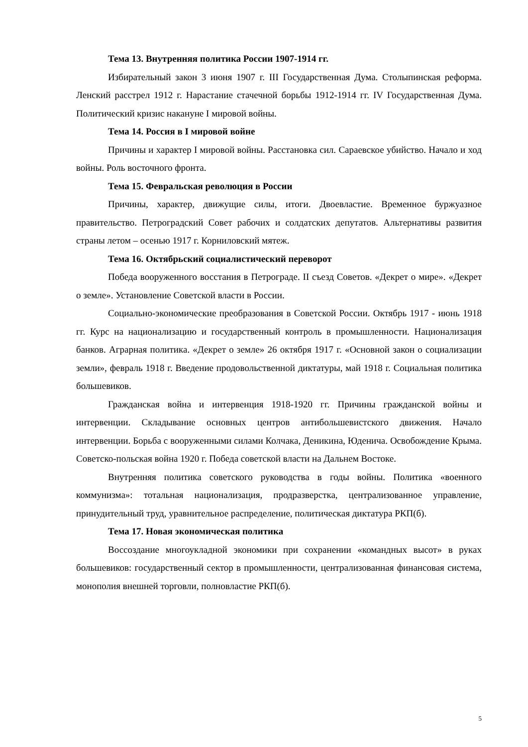Тема 13. Внутренняя политика России 1907-1914 гг.
Избирательный закон 3 июня 1907 г. III Государственная Дума. Столыпинская реформа. Ленский расстрел 1912 г. Нарастание стачечной борьбы 1912-1914 гг. IV Государственная Дума. Политический кризис накануне I мировой войны.
Тема 14. Россия в I мировой войне
Причины и характер I мировой войны. Расстановка сил. Сараевское убийство. Начало и ход войны. Роль восточного фронта.
Тема 15. Февральская революция в России
Причины, характер, движущие силы, итоги. Двоевластие. Временное буржуазное правительство. Петроградский Совет рабочих и солдатских депутатов. Альтернативы развития страны летом – осенью 1917 г. Корниловский мятеж.
Тема 16. Октябрьский социалистический переворот
Победа вооруженного восстания в Петрограде. II съезд Советов. «Декрет о мире». «Декрет о земле». Установление Советской власти в России.
Социально-экономические преобразования в Советской России. Октябрь 1917 - июнь 1918 гг. Курс на национализацию и государственный контроль в промышленности. Национализация банков. Аграрная политика. «Декрет о земле» 26 октября 1917 г. «Основной закон о социализации земли», февраль 1918 г. Введение продовольственной диктатуры, май 1918 г. Социальная политика большевиков.
Гражданская война и интервенция 1918-1920 гг. Причины гражданской войны и интервенции. Складывание основных центров антибольшевистского движения. Начало интервенции. Борьба с вооруженными силами Колчака, Деникина, Юденича. Освобождение Крыма. Советско-польская война 1920 г. Победа советской власти на Дальнем Востоке.
Внутренняя политика советского руководства в годы войны. Политика «военного коммунизма»: тотальная национализация, продразверстка, централизованное управление, принудительный труд, уравнительное распределение, политическая диктатура РКП(б).
Тема 17. Новая экономическая политика
Воссоздание многоукладной экономики при сохранении «командных высот» в руках большевиков: государственный сектор в промышленности, централизованная финансовая система, монополия внешней торговли, полновластие РКП(б).
5